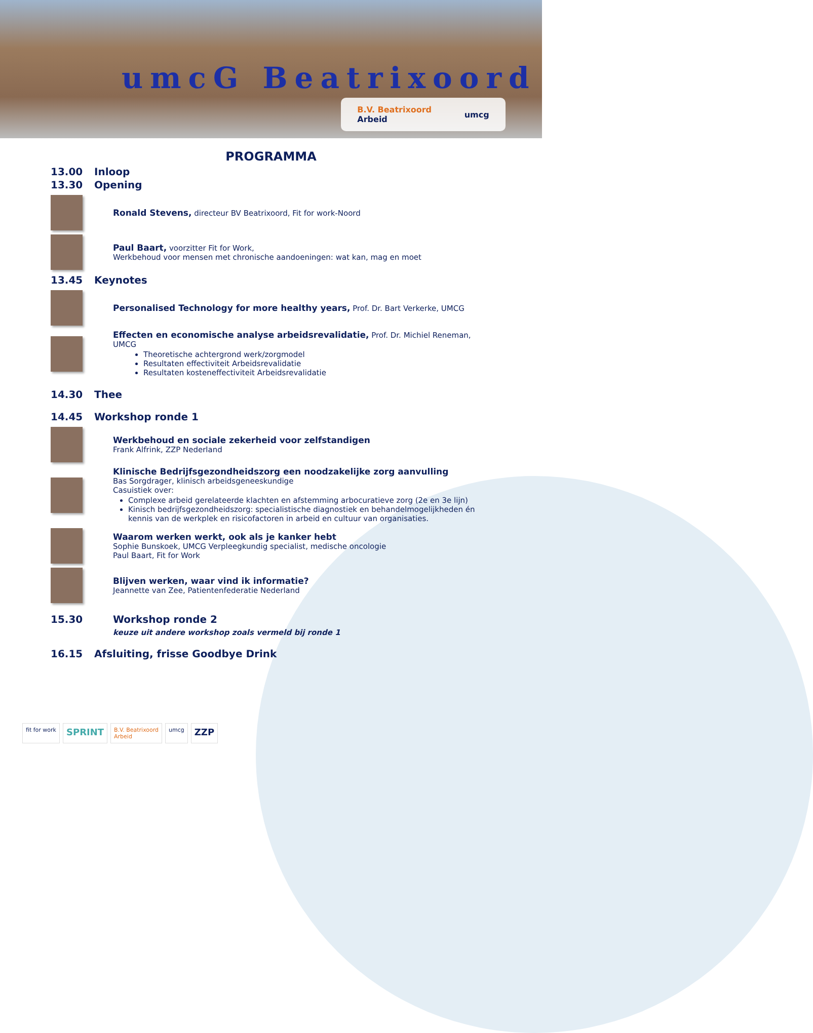umcG Beatrixoord
B.V. Beatrixoord
Arbeid umcg
PROGRAMMA
13.00 Inloop
13.30 Opening
Ronald Stevens, directeur BV Beatrixoord, Fit for work-Noord
Paul Baart, voorzitter Fit for Work,
Werkbehoud voor mensen met chronische aandoeningen: wat kan, mag en moet
13.45 Keynotes
Personalised Technology for more healthy years, Prof. Dr. Bart Verkerke, UMCG
Effecten en economische analyse arbeidsrevalidatie, Prof. Dr. Michiel Reneman, UMCG
Theoretische achtergrond werk/zorgmodel
Resultaten effectiviteit Arbeidsrevalidatie
Resultaten kosteneffectiviteit Arbeidsrevalidatie
14.30 Thee
14.45 Workshop ronde 1
Werkbehoud en sociale zekerheid voor zelfstandigen
Frank Alfrink, ZZP Nederland
Klinische Bedrijfsgezondheidszorg een noodzakelijke zorg aanvulling
Bas Sorgdrager, klinisch arbeidsgeneeskundige
Casuistiek over:
Complexe arbeid gerelateerde klachten en afstemming arbocuratieve zorg (2e en 3e lijn)
Kinisch bedrijfsgezondheidszorg: specialistische diagnostiek en behandelmogelijkheden én kennis van de werkplek en risicofactoren in arbeid en cultuur van organisaties.
Waarom werken werkt, ook als je kanker hebt
Sophie Bunskoek, UMCG Verpleegkundig specialist, medische oncologie
Paul Baart, Fit for Work
Blijven werken, waar vind ik informatie?
Jeannette van Zee, Patientenfederatie Nederland
15.30 Workshop ronde 2
keuze uit andere workshop zoals vermeld bij ronde 1
16.15 Afsluiting, frisse Goodbye Drink
fit for work
SPRINT
B.V. Beatrixoord
Arbeid
umcg
ZZP